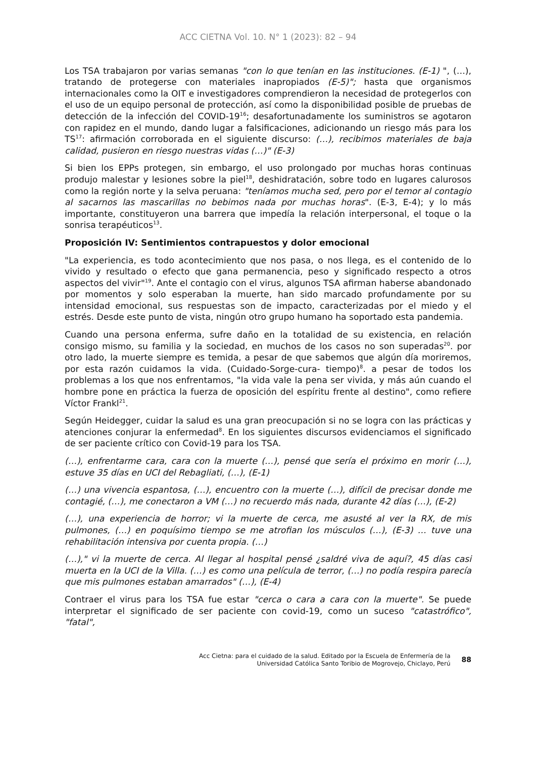ACC CIETNA Vol. 10. N° 1 (2023): 82 – 94
Los TSA trabajaron por varias semanas "con lo que tenían en las instituciones. (E-1) ", (…), tratando de protegerse con materiales inapropiados (E-5)"; hasta que organismos internacionales como la OIT e investigadores comprendieron la necesidad de protegerlos con el uso de un equipo personal de protección, así como la disponibilidad posible de pruebas de detección de la infección del COVID-19<sup>16</sup>; desafortunadamente los suministros se agotaron con rapidez en el mundo, dando lugar a falsificaciones, adicionando un riesgo más para los TS<sup>17</sup>: afirmación corroborada en el siguiente discurso: (…), recibimos materiales de baja calidad, pusieron en riesgo nuestras vidas (…)" (E-3)
Si bien los EPPs protegen, sin embargo, el uso prolongado por muchas horas continuas produjo malestar y lesiones sobre la piel<sup>18</sup>, deshidratación, sobre todo en lugares calurosos como la región norte y la selva peruana: "teníamos mucha sed, pero por el temor al contagio al sacarnos las mascarillas no bebimos nada por muchas horas". (E-3, E-4); y lo más importante, constituyeron una barrera que impedía la relación interpersonal, el toque o la sonrisa terapéuticos<sup>13</sup>.
Proposición IV: Sentimientos contrapuestos y dolor emocional
"La experiencia, es todo acontecimiento que nos pasa, o nos llega, es el contenido de lo vivido y resultado o efecto que gana permanencia, peso y significado respecto a otros aspectos del vivir"<sup>19</sup>. Ante el contagio con el virus, algunos TSA afirman haberse abandonado por momentos y solo esperaban la muerte, han sido marcado profundamente por su intensidad emocional, sus respuestas son de impacto, caracterizadas por el miedo y el estrés. Desde este punto de vista, ningún otro grupo humano ha soportado esta pandemia.
Cuando una persona enferma, sufre daño en la totalidad de su existencia, en relación consigo mismo, su familia y la sociedad, en muchos de los casos no son superadas<sup>20</sup>. por otro lado, la muerte siempre es temida, a pesar de que sabemos que algún día moriremos, por esta razón cuidamos la vida. (Cuidado-Sorge-cura- tiempo)<sup>8</sup>. a pesar de todos los problemas a los que nos enfrentamos, "la vida vale la pena ser vivida, y más aún cuando el hombre pone en práctica la fuerza de oposición del espíritu frente al destino", como refiere Víctor Frankl<sup>21</sup>.
Según Heidegger, cuidar la salud es una gran preocupación si no se logra con las prácticas y atenciones conjurar la enfermedad<sup>8</sup>. En los siguientes discursos evidenciamos el significado de ser paciente crítico con Covid-19 para los TSA.
(…), enfrentarme cara, cara con la muerte (…), pensé que sería el próximo en morir (…), estuve 35 días en UCI del Rebagliati, (…), (E-1)
(…) una vivencia espantosa, (…), encuentro con la muerte (…), difícil de precisar donde me contagié, (…), me conectaron a VM (…) no recuerdo más nada, durante 42 días (…), (E-2)
(…), una experiencia de horror; vi la muerte de cerca, me asusté al ver la RX, de mis pulmones, (…) en poquísimo tiempo se me atrofian los músculos (…), (E-3) … tuve una rehabilitación intensiva por cuenta propia. (…)
(…)," vi la muerte de cerca. Al llegar al hospital pensé ¿saldré viva de aquí?, 45 días casi muerta en la UCI de la Villa. (…) es como una película de terror, (…) no podía respira parecía que mis pulmones estaban amarrados" (…), (E-4)
Contraer el virus para los TSA fue estar "cerca o cara a cara con la muerte". Se puede interpretar el significado de ser paciente con covid-19, como un suceso "catastrófico", "fatal",
Acc Cietna: para el cuidado de la salud. Editado por la Escuela de Enfermería de la
Universidad Católica Santo Toribio de Mogrovejo, Chiclayo, Perú
88